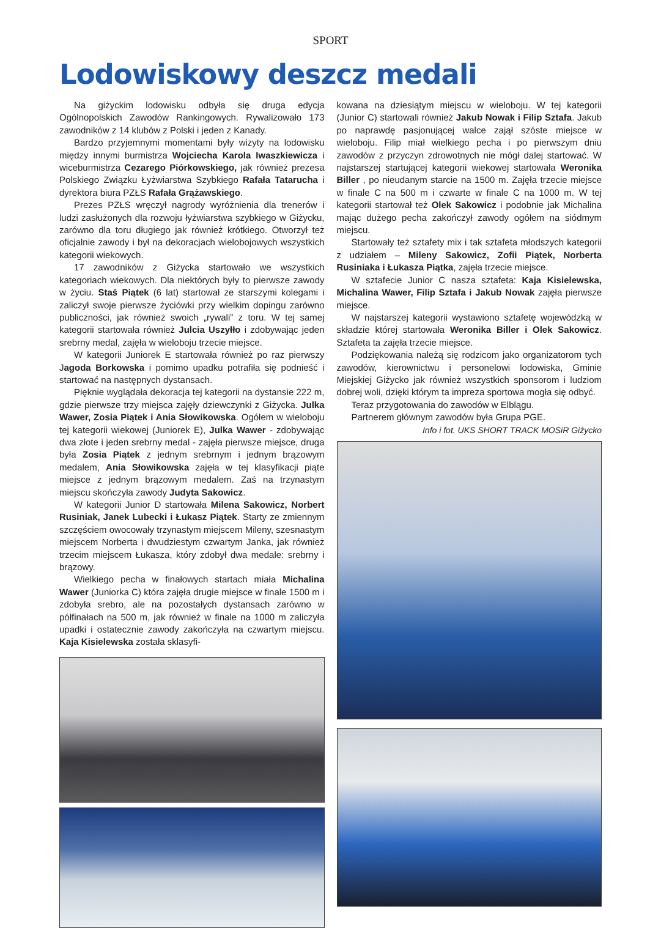SPORT
Lodowiskowy deszcz medali
Na giżyckim lodowisku odbyła się druga edycja Ogólnopolskich Zawodów Rankingowych. Rywalizowało 173 zawodników z 14 klubów z Polski i jeden z Kanady.
Bardzo przyjemnymi momentami były wizyty na lodowisku między innymi burmistrza Wojciecha Karola Iwaszkiewicza i wiceburmistrza Cezarego Piórkowskiego, jak również prezesa Polskiego Związku Łyżwiarstwa Szybkiego Rafała Tatarucha i dyrektora biura PZŁS Rafała Grążawskiego.
Prezes PZŁS wręczył nagrody wyróżnienia dla trenerów i ludzi zasłużonych dla rozwoju łyżwiarstwa szybkiego w Giżycku, zarówno dla toru długiego jak również krótkiego. Otworzył też oficjalnie zawody i był na dekoracjach wielobojowych wszystkich kategorii wiekowych.
17 zawodników z Giżycka startowało we wszystkich kategoriach wiekowych. Dla niektórych były to pierwsze zawody w życiu. Staś Piątek (6 lat) startował ze starszymi kolegami i zaliczył swoje pierwsze życiówki przy wielkim dopingu zarówno publiczności, jak również swoich „rywali” z toru. W tej samej kategorii startowała również Julcia Uszyłło i zdobywając jeden srebrny medal, zajęła w wieloboju trzecie miejsce.
W kategorii Juniorek E startowała również po raz pierwszy Jagoda Borkowska i pomimo upadku potrafiła się podnieść i startować na następnych dystansach.
Pięknie wyglądała dekoracja tej kategorii na dystansie 222 m, gdzie pierwsze trzy miejsca zajęły dziewczynki z Giżycka. Julka Wawer, Zosia Piątek i Ania Słowikowska. Ogółem w wieloboju tej kategorii wiekowej (Juniorek E), Julka Wawer - zdobywając dwa złote i jeden srebrny medal - zajęła pierwsze miejsce, druga była Zosia Piątek z jednym srebrnym i jednym brązowym medalem, Ania Słowikowska zajęła w tej klasyfikacji piąte miejsce z jednym brązowym medalem. Zaś na trzynastym miejscu skończyła zawody Judyta Sakowicz.
W kategorii Junior D startowała Milena Sakowicz, Norbert Rusiniak, Janek Lubecki i Łukasz Piątek. Starty ze zmiennym szczęściem owocowały trzynastym miejscem Mileny, szesnastym miejscem Norberta i dwudziestym czwartym Janka, jak również trzecim miejscem Łukasza, który zdobył dwa medale: srebrny i brązowy.
Wielkiego pecha w finałowych startach miała Michalina Wawer (Juniorka C) która zajęła drugie miejsce w finale 1500 m i zdobyła srebro, ale na pozostałych dystansach zarówno w półfinałach na 500 m, jak również w finale na 1000 m zaliczyła upadki i ostatecznie zawody zakończyła na czwartym miejscu. Kaja Kisielewska została sklasyfi-
kowana na dziesiątym miejscu w wieloboju. W tej kategorii (Junior C) startowali również Jakub Nowak i Filip Sztafa. Jakub po naprawdę pasjonującej walce zajął szóste miejsce w wieloboju. Filip miał wielkiego pecha i po pierwszym dniu zawodów z przyczyn zdrowotnych nie mógł dalej startować. W najstarszej startującej kategorii wiekowej startowała Weronika Biller , po nieudanym starcie na 1500 m. Zajęła trzecie miejsce w finale C na 500 m i czwarte w finale C na 1000 m. W tej kategorii startował też Olek Sakowicz i podobnie jak Michalina mając dużego pecha zakończył zawody ogółem na siódmym miejscu.
Startowały też sztafety mix i tak sztafeta młodszych kategorii z udziałem – Mileny Sakowicz, Zofii Piątek, Norberta Rusiniaka i Łukasza Piątka, zajęła trzecie miejsce.
W sztafecie Junior C nasza sztafeta: Kaja Kisielewska, Michalina Wawer, Filip Sztafa i Jakub Nowak zajęła pierwsze miejsce.
W najstarszej kategorii wystawiono sztafetę wojewódzką w składzie której startowała Weronika Biller i Olek Sakowicz. Sztafeta ta zajęła trzecie miejsce.
Podziękowania należą się rodzicom jako organizatorom tych zawodów, kierownictwu i personelowi lodowiska, Gminie Miejskiej Giżycko jak również wszystkich sponsorom i ludziom dobrej woli, dzięki którym ta impreza sportowa mogła się odbyć.
Teraz przygotowania do zawodów w Elblągu.
Partnerem głównym zawodów była Grupa PGE.
Info i fot. UKS SHORT TRACK MOSiR Giżycko